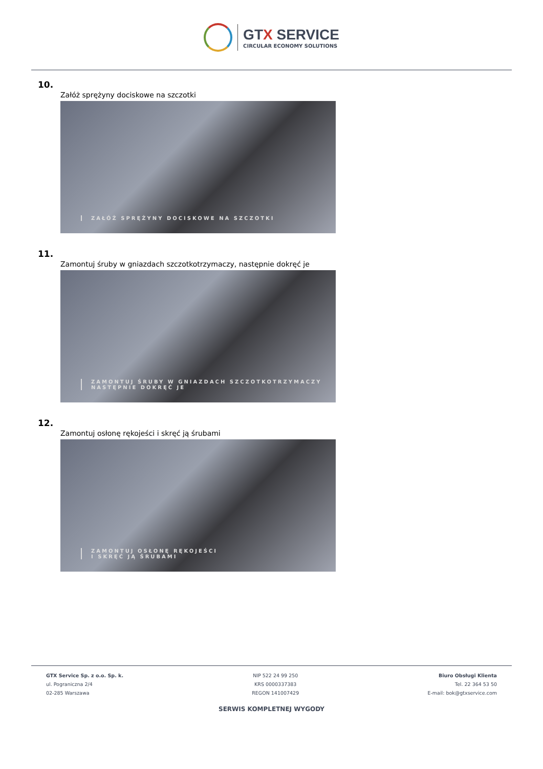GTX SERVICE
CIRCULAR ECONOMY SOLUTIONS
10.
Załóż sprężyny dociskowe na szczotki
ZAŁÓŻ SPRĘŻYNY DOCISKOWE NA SZCZOTKI
11.
Zamontuj śruby w gniazdach szczotkotrzymaczy, następnie dokręć je
ZAMONTUJ ŚRUBY W GNIAZDACH SZCZOTKOTRZYMACZY
NASTĘPNIE DOKRĘĆ JE
12.
Zamontuj osłonę rękojeści i skręć ją śrubami
ZAMONTUJ OSŁONĘ RĘKOJEŚCI
I SKRĘĆ JĄ ŚRUBAMI
GTX Service Sp. z o.o. Sp. k.
ul. Pograniczna 2/4
02-285 Warszawa
NIP 522 24 99 250
KRS 0000337383
REGON 141007429
Biuro Obsługi Klienta
Tel. 22 364 53 50
E-mail: bok@gtxservice.com
SERWIS KOMPLETNEJ WYGODY